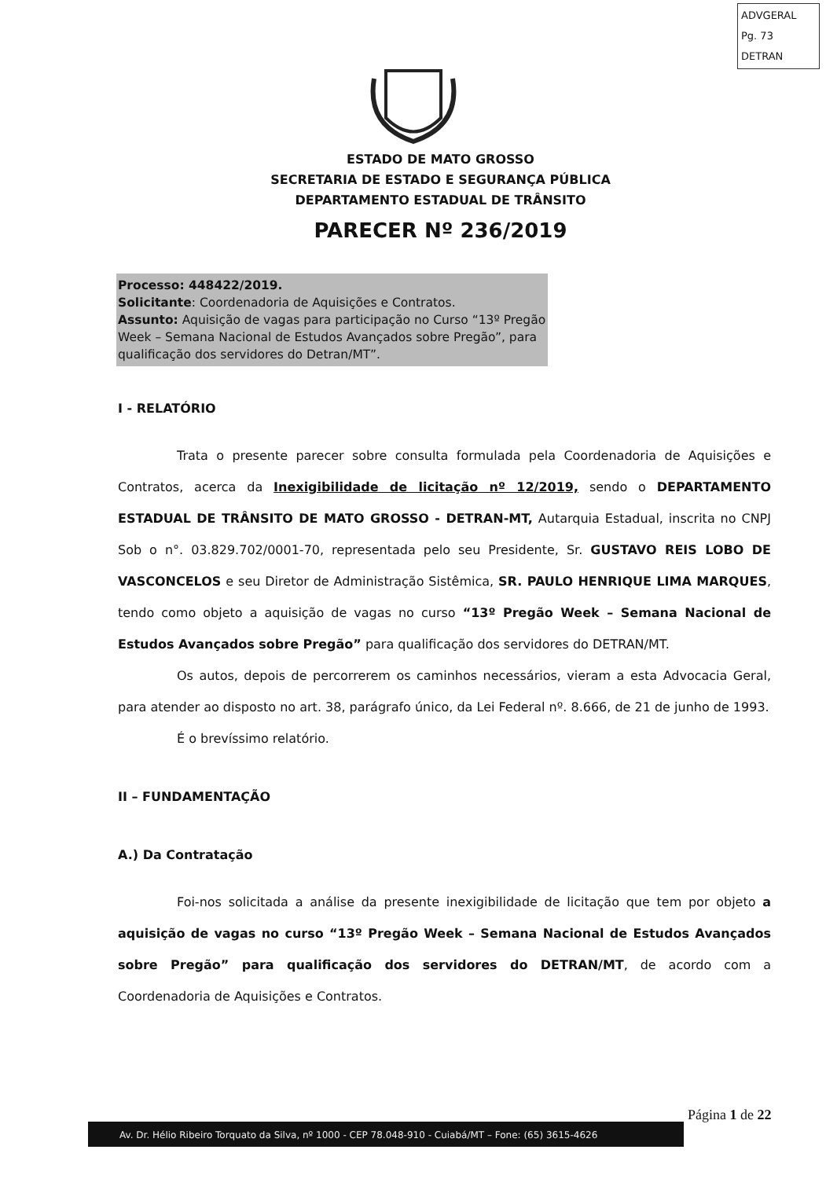ADVGERAL
Pg. 73
DETRAN
ESTADO DE MATO GROSSO
SECRETARIA DE ESTADO E SEGURANÇA PÚBLICA
DEPARTAMENTO ESTADUAL DE TRÂNSITO
PARECER Nº 236/2019
Processo: 448422/2019.
Solicitante: Coordenadoria de Aquisições e Contratos.
Assunto: Aquisição de vagas para participação no Curso “13º Pregão Week – Semana Nacional de Estudos Avançados sobre Pregão”, para qualificação dos servidores do Detran/MT”.
I - RELATÓRIO
Trata o presente parecer sobre consulta formulada pela Coordenadoria de Aquisições e Contratos, acerca da Inexigibilidade de licitação nº 12/2019, sendo o DEPARTAMENTO ESTADUAL DE TRÂNSITO DE MATO GROSSO - DETRAN-MT, Autarquia Estadual, inscrita no CNPJ Sob o n°. 03.829.702/0001-70, representada pelo seu Presidente, Sr. GUSTAVO REIS LOBO DE VASCONCELOS e seu Diretor de Administração Sistêmica, SR. PAULO HENRIQUE LIMA MARQUES, tendo como objeto a aquisição de vagas no curso “13º Pregão Week – Semana Nacional de Estudos Avançados sobre Pregão” para qualificação dos servidores do DETRAN/MT.
Os autos, depois de percorrerem os caminhos necessários, vieram a esta Advocacia Geral, para atender ao disposto no art. 38, parágrafo único, da Lei Federal nº. 8.666, de 21 de junho de 1993.
É o brevíssimo relatório.
II – FUNDAMENTAÇÃO
A.) Da Contratação
Foi-nos solicitada a análise da presente inexigibilidade de licitação que tem por objeto a aquisição de vagas no curso “13º Pregão Week – Semana Nacional de Estudos Avançados sobre Pregão” para qualificação dos servidores do DETRAN/MT, de acordo com a Coordenadoria de Aquisições e Contratos.
Página 1 de 22
Av. Dr. Hélio Ribeiro Torquato da Silva, nº 1000 - CEP 78.048-910 - Cuiabá/MT – Fone: (65) 3615-4626